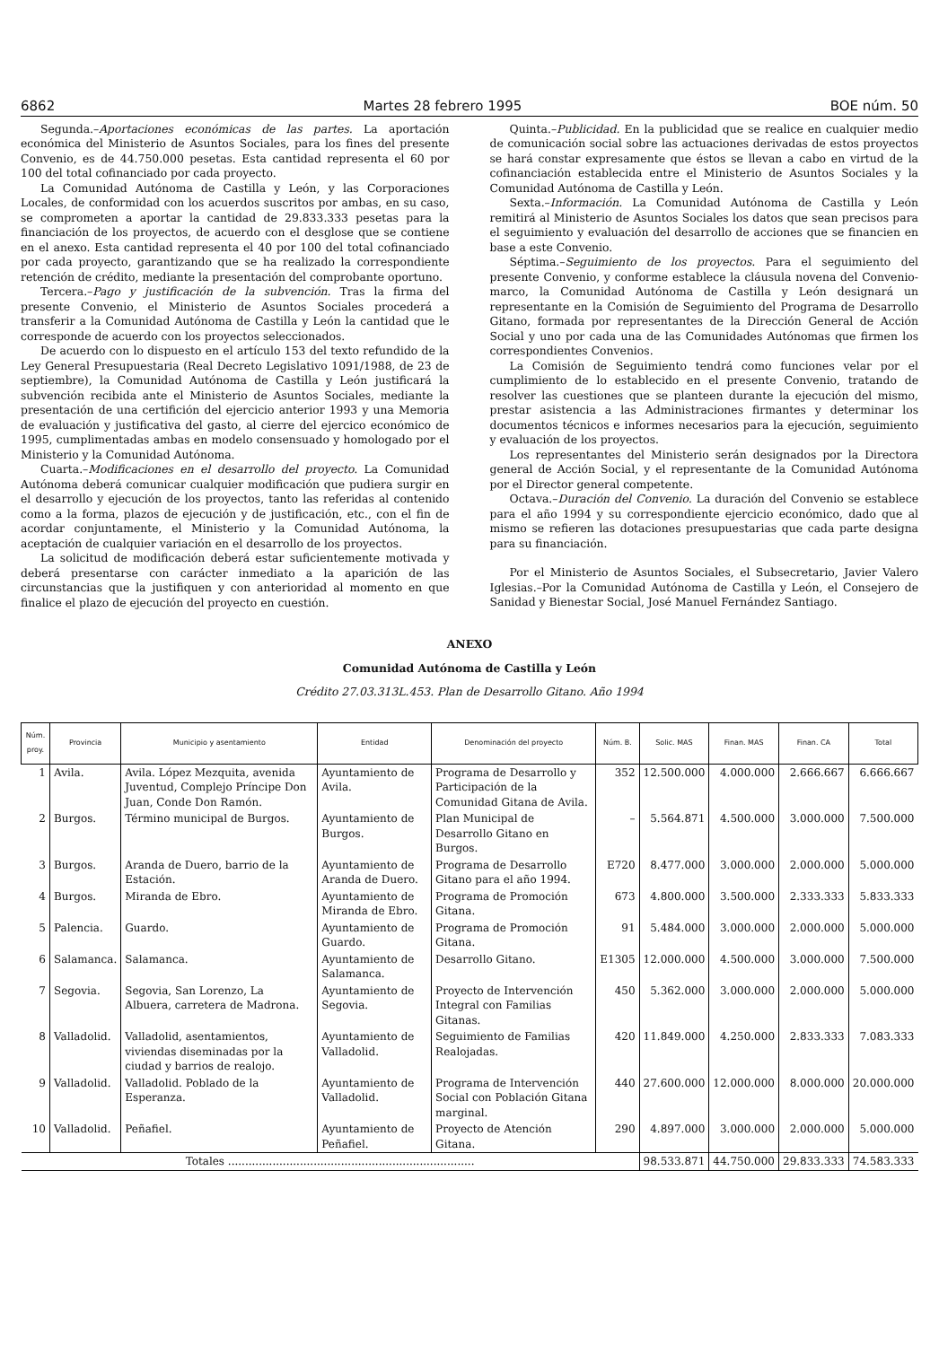6862 Martes 28 febrero 1995 BOE núm. 50
Segunda.–Aportaciones económicas de las partes. La aportación económica del Ministerio de Asuntos Sociales, para los fines del presente Convenio, es de 44.750.000 pesetas. Esta cantidad representa el 60 por 100 del total cofinanciado por cada proyecto.
La Comunidad Autónoma de Castilla y León, y las Corporaciones Locales, de conformidad con los acuerdos suscritos por ambas, en su caso, se comprometen a aportar la cantidad de 29.833.333 pesetas para la financiación de los proyectos, de acuerdo con el desglose que se contiene en el anexo. Esta cantidad representa el 40 por 100 del total cofinanciado por cada proyecto, garantizando que se ha realizado la correspondiente retención de crédito, mediante la presentación del comprobante oportuno.
Tercera.–Pago y justificación de la subvención. Tras la firma del presente Convenio, el Ministerio de Asuntos Sociales procederá a transferir a la Comunidad Autónoma de Castilla y León la cantidad que le corresponde de acuerdo con los proyectos seleccionados.
De acuerdo con lo dispuesto en el artículo 153 del texto refundido de la Ley General Presupuestaria (Real Decreto Legislativo 1091/1988, de 23 de septiembre), la Comunidad Autónoma de Castilla y León justificará la subvención recibida ante el Ministerio de Asuntos Sociales, mediante la presentación de una certifición del ejercicio anterior 1993 y una Memoria de evaluación y justificativa del gasto, al cierre del ejercico económico de 1995, cumplimentadas ambas en modelo consensuado y homologado por el Ministerio y la Comunidad Autónoma.
Cuarta.–Modificaciones en el desarrollo del proyecto. La Comunidad Autónoma deberá comunicar cualquier modificación que pudiera surgir en el desarrollo y ejecución de los proyectos, tanto las referidas al contenido como a la forma, plazos de ejecución y de justificación, etc., con el fin de acordar conjuntamente, el Ministerio y la Comunidad Autónoma, la aceptación de cualquier variación en el desarrollo de los proyectos.
La solicitud de modificación deberá estar suficientemente motivada y deberá presentarse con carácter inmediato a la aparición de las circunstancias que la justifiquen y con anterioridad al momento en que finalice el plazo de ejecución del proyecto en cuestión.
Quinta.–Publicidad. En la publicidad que se realice en cualquier medio de comunicación social sobre las actuaciones derivadas de estos proyectos se hará constar expresamente que éstos se llevan a cabo en virtud de la cofinanciación establecida entre el Ministerio de Asuntos Sociales y la Comunidad Autónoma de Castilla y León.
Sexta.–Información. La Comunidad Autónoma de Castilla y León remitirá al Ministerio de Asuntos Sociales los datos que sean precisos para el seguimiento y evaluación del desarrollo de acciones que se financien en base a este Convenio.
Séptima.–Seguimiento de los proyectos. Para el seguimiento del presente Convenio, y conforme establece la cláusula novena del Convenio-marco, la Comunidad Autónoma de Castilla y León designará un representante en la Comisión de Seguimiento del Programa de Desarrollo Gitano, formada por representantes de la Dirección General de Acción Social y uno por cada una de las Comunidades Autónomas que firmen los correspondientes Convenios.
La Comisión de Seguimiento tendrá como funciones velar por el cumplimiento de lo establecido en el presente Convenio, tratando de resolver las cuestiones que se planteen durante la ejecución del mismo, prestar asistencia a las Administraciones firmantes y determinar los documentos técnicos e informes necesarios para la ejecución, seguimiento y evaluación de los proyectos.
Los representantes del Ministerio serán designados por la Directora general de Acción Social, y el representante de la Comunidad Autónoma por el Director general competente.
Octava.–Duración del Convenio. La duración del Convenio se establece para el año 1994 y su correspondiente ejercicio económico, dado que al mismo se refieren las dotaciones presupuestarias que cada parte designa para su financiación.
Por el Ministerio de Asuntos Sociales, el Subsecretario, Javier Valero Iglesias.–Por la Comunidad Autónoma de Castilla y León, el Consejero de Sanidad y Bienestar Social, José Manuel Fernández Santiago.
ANEXO
Comunidad Autónoma de Castilla y León
Crédito 27.03.313L.453. Plan de Desarrollo Gitano. Año 1994
| Núm. proy. | Provincia | Municipio y asentamiento | Entidad | Denominación del proyecto | Núm. B. | Solic. MAS | Finan. MAS | Finan. CA | Total |
| --- | --- | --- | --- | --- | --- | --- | --- | --- | --- |
| 1 | Avila. | Avila. López Mezquita, avenida Juventud, Complejo Príncipe Don Juan, Conde Don Ramón. | Ayuntamiento de Avila. | Programa de Desarrollo y Participación de la Comunidad Gitana de Avila. | 352 | 12.500.000 | 4.000.000 | 2.666.667 | 6.666.667 |
| 2 | Burgos. | Término municipal de Burgos. | Ayuntamiento de Burgos. | Plan Municipal de Desarrollo Gitano en Burgos. | – | 5.564.871 | 4.500.000 | 3.000.000 | 7.500.000 |
| 3 | Burgos. | Aranda de Duero, barrio de la Estación. | Ayuntamiento de Aranda de Duero. | Programa de Desarrollo Gitano para el año 1994. | E720 | 8.477.000 | 3.000.000 | 2.000.000 | 5.000.000 |
| 4 | Burgos. | Miranda de Ebro. | Ayuntamiento de Miranda de Ebro. | Programa de Promoción Gitana. | 673 | 4.800.000 | 3.500.000 | 2.333.333 | 5.833.333 |
| 5 | Palencia. | Guardo. | Ayuntamiento de Guardo. | Programa de Promoción Gitana. | 91 | 5.484.000 | 3.000.000 | 2.000.000 | 5.000.000 |
| 6 | Salamanca. | Salamanca. | Ayuntamiento de Salamanca. | Desarrollo Gitano. | E1305 | 12.000.000 | 4.500.000 | 3.000.000 | 7.500.000 |
| 7 | Segovia. | Segovia, San Lorenzo, La Albuera, carretera de Madrona. | Ayuntamiento de Segovia. | Proyecto de Intervención Integral con Familias Gitanas. | 450 | 5.362.000 | 3.000.000 | 2.000.000 | 5.000.000 |
| 8 | Valladolid. | Valladolid, asentamientos, viviendas diseminadas por la ciudad y barrios de realojo. | Ayuntamiento de Valladolid. | Seguimiento de Familias Realojadas. | 420 | 11.849.000 | 4.250.000 | 2.833.333 | 7.083.333 |
| 9 | Valladolid. | Valladolid. Poblado de la Esperanza. | Ayuntamiento de Valladolid. | Programa de Intervención Social con Población Gitana marginal. | 440 | 27.600.000 | 12.000.000 | 8.000.000 | 20.000.000 |
| 10 | Valladolid. | Peñafiel. | Ayuntamiento de Peñafiel. | Proyecto de Atención Gitana. | 290 | 4.897.000 | 3.000.000 | 2.000.000 | 5.000.000 |
| Totales ........................................................................ | | | | | | 98.533.871 | 44.750.000 | 29.833.333 | 74.583.333 |